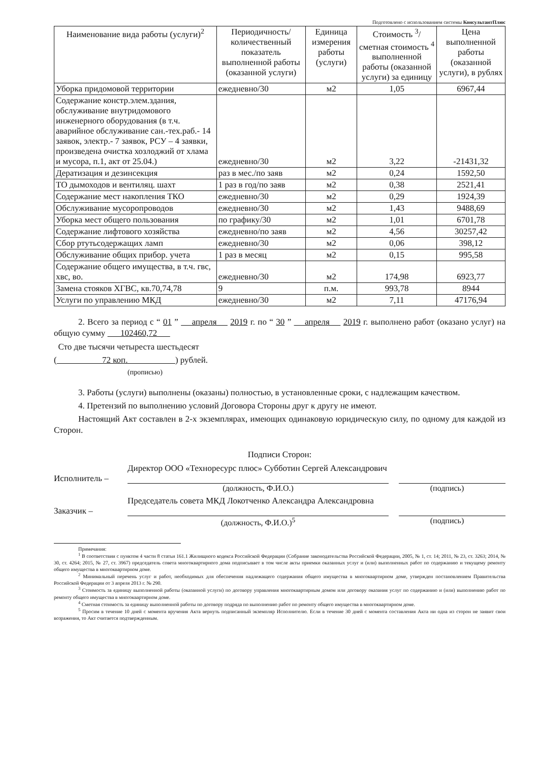Подготовлено с использованием системы КонсультантПлюс
| Наименование вида работы (услуги)<sup>2</sup> | Периодичность/ количественный показатель выполненной работы (оказанной услуги) | Единица измерения работы (услуги) | Стоимость <sup>3</sup>/ сметная стоимость <sup>4</sup> выполненной работы (оказанной услуги) за единицу | Цена выполненной работы (оказанной услуги), в рублях |
| --- | --- | --- | --- | --- |
| Уборка придомовой территории | ежедневно/30 | м2 | 1,05 | 6967,44 |
| Содержание констр.элем.здания, обслуживание внутридомового инженерного оборудования (в т.ч. аварийное обслуживание сан.-тех.раб.- 14 заявок, электр.- 7 заявок, РСУ – 4 заявки, произведена очистка хозлоджий от хлама и мусора, п.1, акт от 25.04.) | ежедневно/30 | м2 | 3,22 | -21431,32 |
| Дератизация и дезинсекция | раз в мес./по заяв | м2 | 0,24 | 1592,50 |
| ТО дымоходов и вентиляц. шахт | 1 раз в год/по заяв | м2 | 0,38 | 2521,41 |
| Содержание мест накопления ТКО | ежедневно/30 | м2 | 0,29 | 1924,39 |
| Обслуживание мусоропроводов | ежедневно/30 | м2 | 1,43 | 9488,69 |
| Уборка мест общего пользования | по графику/30 | м2 | 1,01 | 6701,78 |
| Содержание лифтового хозяйства | ежедневно/по заяв | м2 | 4,56 | 30257,42 |
| Сбор ртутьсодержащих ламп | ежедневно/30 | м2 | 0,06 | 398,12 |
| Обслуживание общих прибор. учета | 1 раз в месяц | м2 | 0,15 | 995,58 |
| Содержание общего имущества, в т.ч. гвс, хвс, во. | ежедневно/30 | м2 | 174,98 | 6923,77 |
| Замена стояков ХГВС, кв.70,74,78 | 9 | п.м. | 993,78 | 8944 |
| Услуги по управлению МКД | ежедневно/30 | м2 | 7,11 | 47176,94 |
2. Всего за период с “ 01 ” апреля 2019 г. по “ 30 ” апреля 2019 г. выполнено работ (оказано услуг) на общую сумму 102460,72
Сто две тысячи четыреста шестьдесят
( 72 коп. ) рублей.
(прописью)
3. Работы (услуги) выполнены (оказаны) полностью, в установленные сроки, с надлежащим качеством.
4. Претензий по выполнению условий Договора Стороны друг к другу не имеют.
Настоящий Акт составлен в 2-х экземплярах, имеющих одинаковую юридическую силу, по одному для каждой из Сторон.
Подписи Сторон:
Исполнитель –
Директор ООО «Техноресурс плюс» Субботин Сергей Александрович
(должность, Ф.И.О.) (подпись)
Заказчик –
Председатель совета МКД Локотченко Александра Александровна
(должность, Ф.И.О.)<sup>5</sup> (подпись)
Примечания:
<sup>1</sup> В соответствии с пунктом 4 части 8 статьи 161.1 Жилищного кодекса Российской Федерации (Собрание законодательства Российской Федерации, 2005, № 1, ст. 14; 2011, № 23, ст. 3263; 2014, № 30, ст. 4264; 2015, № 27, ст. 3967) председатель совета многоквартирного дома подписывает в том числе акты приемки оказанных услуг и (или) выполненных работ по содержанию и текущему ремонту общего имущества в многоквартирном доме.
<sup>2</sup> Минимальный перечень услуг и работ, необходимых для обеспечения надлежащего содержания общего имущества в многоквартирном доме, утвержден постановлением Правительства Российской Федерации от 3 апреля 2013 г. № 290.
<sup>3</sup> Стоимость за единицу выполненной работы (оказанной услуги) по договору управления многоквартирным домом или договору оказания услуг по содержанию и (или) выполнению работ по ремонту общего имущества в многоквартирном доме.
<sup>4</sup> Сметная стоимость за единицу выполненной работы по договору подряда по выполнению работ по ремонту общего имущества в многоквартирном доме.
<sup>5</sup> Просим в течение 10 дней с момента вручения Акта вернуть подписанный экземпляр Исполнителю. Если в течение 30 дней с момента составления Акта ни одна из сторон не заявит свои возражения, то Акт считается подтвержденным.